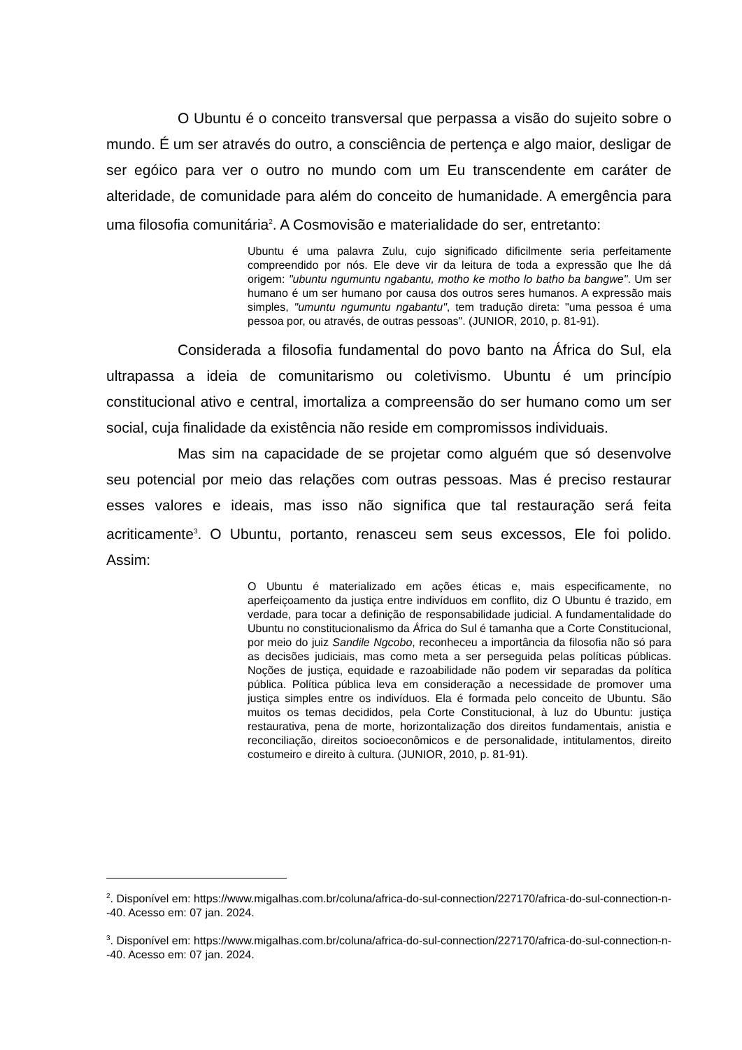O Ubuntu é o conceito transversal que perpassa a visão do sujeito sobre o mundo. É um ser através do outro, a consciência de pertença e algo maior, desligar de ser egóico para ver o outro no mundo com um Eu transcendente em caráter de alteridade, de comunidade para além do conceito de humanidade. A emergência para uma filosofia comunitária<sup>2</sup>. A Cosmovisão e materialidade do ser, entretanto:
Ubuntu é uma palavra Zulu, cujo significado dificilmente seria perfeitamente compreendido por nós. Ele deve vir da leitura de toda a expressão que lhe dá origem: "ubuntu ngumuntu ngabantu, motho ke motho lo batho ba bangwe". Um ser humano é um ser humano por causa dos outros seres humanos. A expressão mais simples, "umuntu ngumuntu ngabantu", tem tradução direta: "uma pessoa é uma pessoa por, ou através, de outras pessoas". (JUNIOR, 2010, p. 81-91).
Considerada a filosofia fundamental do povo banto na África do Sul, ela ultrapassa a ideia de comunitarismo ou coletivismo. Ubuntu é um princípio constitucional ativo e central, imortaliza a compreensão do ser humano como um ser social, cuja finalidade da existência não reside em compromissos individuais.
Mas sim na capacidade de se projetar como alguém que só desenvolve seu potencial por meio das relações com outras pessoas. Mas é preciso restaurar esses valores e ideais, mas isso não significa que tal restauração será feita acriticamente<sup>3</sup>. O Ubuntu, portanto, renasceu sem seus excessos, Ele foi polido. Assim:
O Ubuntu é materializado em ações éticas e, mais especificamente, no aperfeiçoamento da justiça entre indivíduos em conflito, diz O Ubuntu é trazido, em verdade, para tocar a definição de responsabilidade judicial. A fundamentalidade do Ubuntu no constitucionalismo da África do Sul é tamanha que a Corte Constitucional, por meio do juiz Sandile Ngcobo, reconheceu a importância da filosofia não só para as decisões judiciais, mas como meta a ser perseguida pelas políticas públicas. Noções de justiça, equidade e razoabilidade não podem vir separadas da política pública. Política pública leva em consideração a necessidade de promover uma justiça simples entre os indivíduos. Ela é formada pelo conceito de Ubuntu. São muitos os temas decididos, pela Corte Constitucional, à luz do Ubuntu: justiça restaurativa, pena de morte, horizontalização dos direitos fundamentais, anistia e reconciliação, direitos socioeconômicos e de personalidade, intitulamentos, direito costumeiro e direito à cultura. (JUNIOR, 2010, p. 81-91).
<sup>2</sup>. Disponível em: https://www.migalhas.com.br/coluna/africa-do-sul-connection/227170/africa-do-sul-connection-n--40. Acesso em: 07 jan. 2024.
<sup>3</sup>. Disponível em: https://www.migalhas.com.br/coluna/africa-do-sul-connection/227170/africa-do-sul-connection-n--40. Acesso em: 07 jan. 2024.